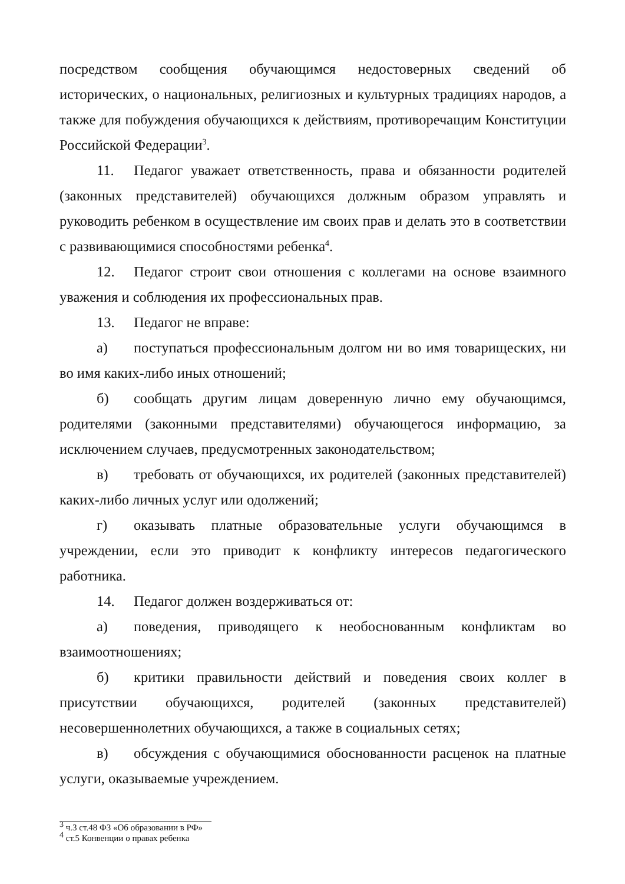посредством сообщения обучающимся недостоверных сведений об исторических, о национальных, религиозных и культурных традициях народов, а также для побуждения обучающихся к действиям, противоречащим Конституции Российской Федерации<sup>3</sup>.
11. Педагог уважает ответственность, права и обязанности родителей (законных представителей) обучающихся должным образом управлять и руководить ребенком в осуществление им своих прав и делать это в соответствии с развивающимися способностями ребенка<sup>4</sup>.
12. Педагог строит свои отношения с коллегами на основе взаимного уважения и соблюдения их профессиональных прав.
13. Педагог не вправе:
а) поступаться профессиональным долгом ни во имя товарищеских, ни во имя каких-либо иных отношений;
б) сообщать другим лицам доверенную лично ему обучающимся, родителями (законными представителями) обучающегося информацию, за исключением случаев, предусмотренных законодательством;
в) требовать от обучающихся, их родителей (законных представителей) каких-либо личных услуг или одолжений;
г) оказывать платные образовательные услуги обучающимся в учреждении, если это приводит к конфликту интересов педагогического работника.
14. Педагог должен воздерживаться от:
а) поведения, приводящего к необоснованным конфликтам во взаимоотношениях;
б) критики правильности действий и поведения своих коллег в присутствии обучающихся, родителей (законных представителей) несовершеннолетних обучающихся, а также в социальных сетях;
в) обсуждения с обучающимися обоснованности расценок на платные услуги, оказываемые учреждением.
<sup>3</sup> ч.3 ст.48 ФЗ «Об образовании в РФ»
<sup>4</sup> ст.5 Конвенции о правах ребенка